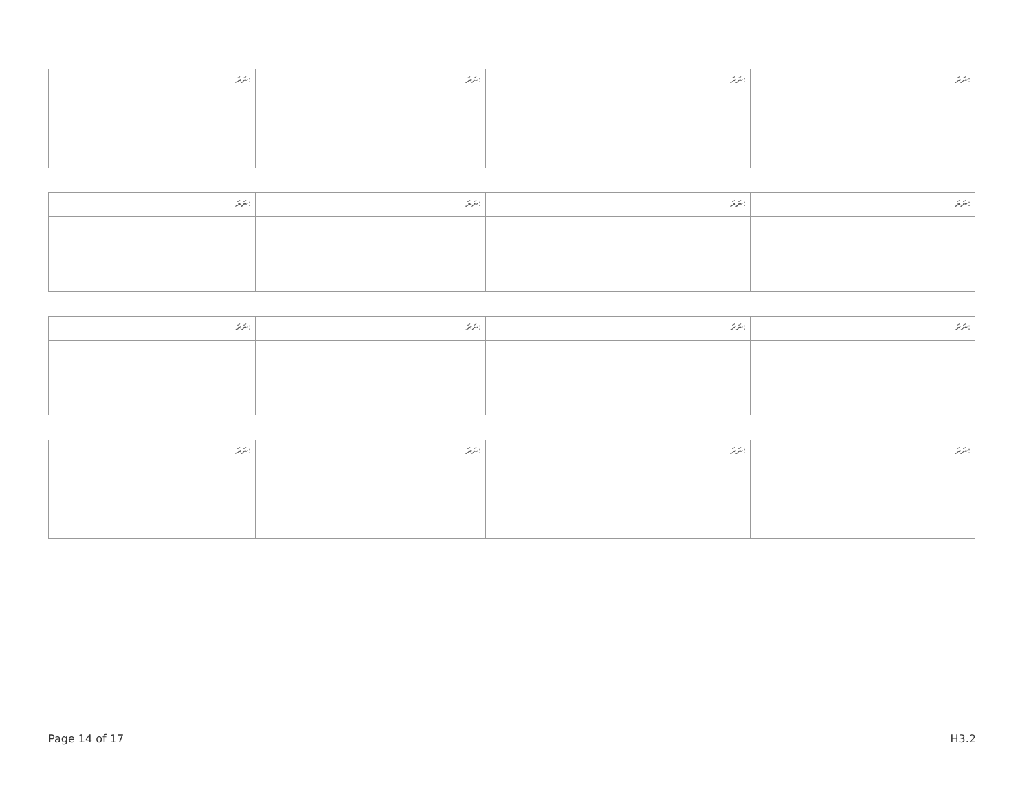| ނަރަ: | ނަރަ: | ނަރަ: | ނަރަ: |
| ނަރަ: | ނަރަ: | ނަރަ: | ނަރަ: |
| ނަރަ: | ނަރަ: | ނަރަ: | ނަރަ: |
| ނަރަ: | ނަރަ: | ނަރަ: | ނަރަ: |
Page 14 of 17 H3.2